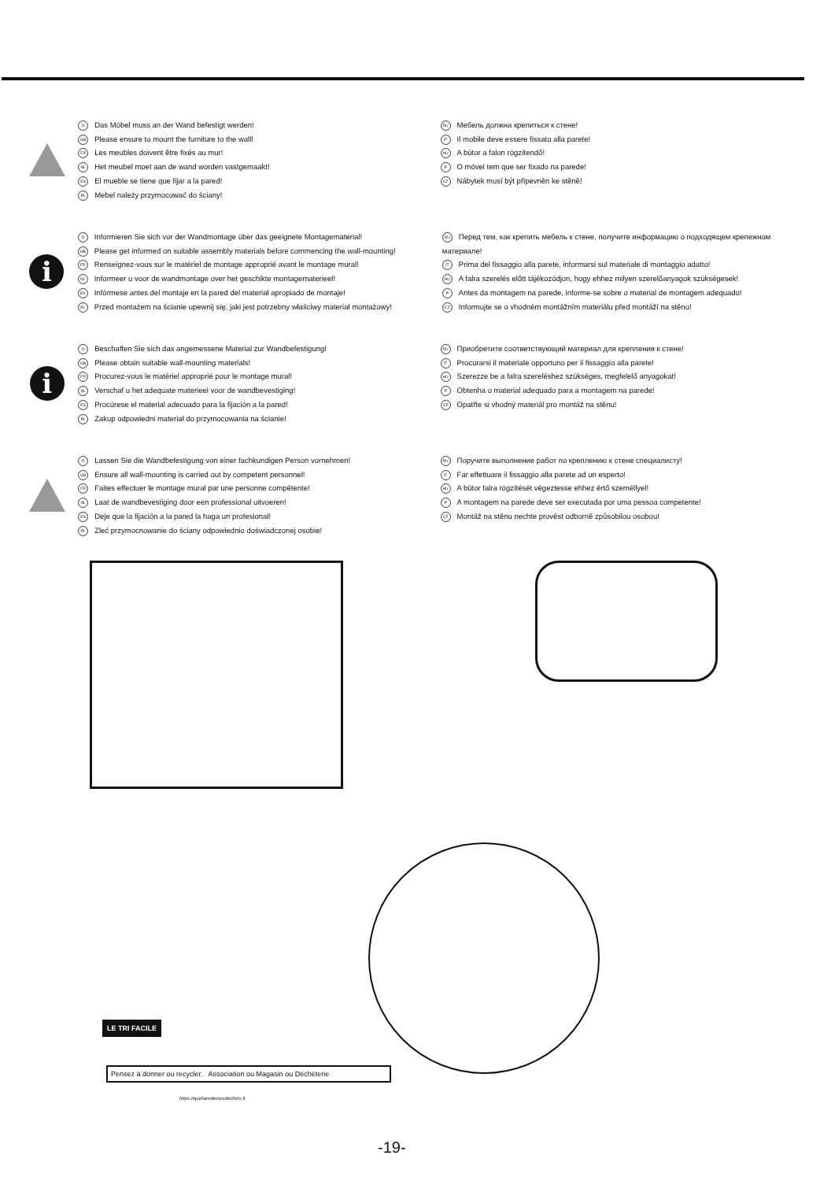D Das Möbel muss an der Wand befestigt werden!
GB Please ensure to mount the furniture to the wall!
FR Les meubles doivent être fixés au mur!
NL Het meubel moet aan de wand worden vastgemaakt!
ES El mueble se tiene que fijar a la pared!
PL Mebel należy przymocować do ściany!
RU Мебель должна крепиться к стене!
IT Il mobile deve essere fissato alla parete!
HU A bútor a falon rögzítendő!
P O móvel tem que ser fixado na parede!
CZ Nábytek musí být připevněn ke stěně!
i
D Informieren Sie sich vor der Wandmontage über das geeignete Montagematerial!
GB Please get informed on suitable assembly materials before commencing the wall-mounting!
FR Renseignez-vous sur le matériel de montage approprié avant le montage mural!
NL Informeer u voor de wandmontage over het geschikte montagematerieel!
ES Infórmese antes del montaje en la pared del material apropiado de montaje!
PL Przed montażem na ścianie upewnij się, jaki jest potrzebny właściwy materiał montażowy!
RU Перед тем, как крепить мебель к стене, получите информацию о подходящем крепежном материале!
IT Prima del fissaggio alla parete, informarsi sul materiale di montaggio adatto!
HU A falra szerelés előtt tájékozódjon, hogy ehhez milyen szerelőanyagok szükségesek!
P Antes da montagem na parede, informe-se sobre o material de montagem adequado!
CZ Informujte se o vhodném montážním materiálu před montáží na stěnu!
i
D Beschaffen Sie sich das angemessene Material zur Wandbefestigung!
GB Please obtain suitable wall-mounting materials!
FR Procurez-vous le matériel approprié pour le montage mural!
NL Verschaf u het adequate materieel voor de wandbevestiging!
ES Procúrese el material adecuado para la fijación a la pared!
PL Zakup odpowiedni materiał do przymocowania na ścianie!
RU Приобретите соответствующий материал для крепления к стене!
IT Procurarsi il materiale opportuno per il fissaggio alla parete!
HU Szerezze be a falra szereléshez szükséges, megfelelő anyagokat!
P Obtenha o material adequado para a montagem na parede!
CZ Opatřte si vhodný materiál pro montáž na stěnu!
D Lassen Sie die Wandbefestigung von einer fachkundigen Person vornehmen!
GB Ensure all wall-mounting is carried out by competent personnel!
FR Faites effectuer le montage mural par une personne compétente!
NL Laat de wandbevestiging door een professional uitvoeren!
ES Deje que la fijación a la pared la haga un profesional!
PL Zleć przymocnowanie do ściany odpowiednio doświadczonej osobie!
RU Поручите выполнение работ по креплению к стене специалисту!
IT Far effettuare il fissaggio alla parete ad un esperto!
HU A bútor falra rögzítését végeztesse ehhez értő személlyel!
P A montagem na parede deve ser executada por uma pessoa competente!
CZ Montáž na stěnu nechte provést odborně způsobilou osobou!
LE TRI FACILE
Pensez à donner ou recycler. Association ou Magasin ou Déchèterie
https://quefairedemesdechets.fr
-19-